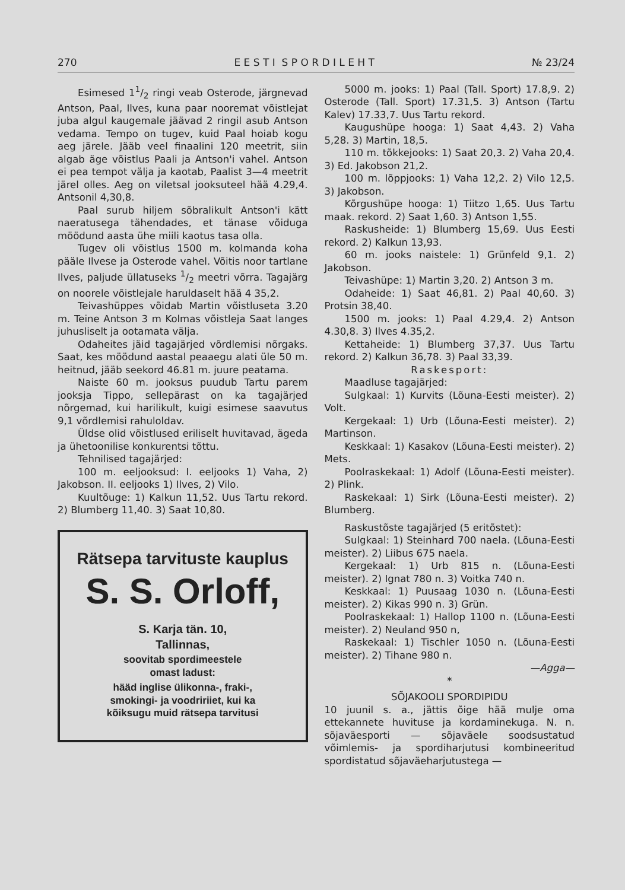270 E E S T I S P O R D I L E H T № 23/24
Esimesed 11/2 ringi veab Osterode, järgnevad Antson, Paal, Ilves, kuna paar nooremat võistlejat juba algul kaugemale jäävad 2 ringil asub Antson vedama. Tempo on tugev, kuid Paal hoiab kogu aeg järele. Jääb veel finaalini 120 meetrit, siin algab äge võistlus Paali ja Antson'i vahel. Antson ei pea tempot välja ja kaotab, Paalist 3—4 meetrit järel olles. Aeg on viletsal jooksuteel hää 4.29,4. Antsonil 4,30,8.
Paal surub hiljem sõbralikult Antson'i kätt naeratusega tähendades, et tänase võiduga möödund aasta ühe miili kaotus tasa olla.
Tugev oli võistlus 1500 m. kolmanda koha pääle Ilvese ja Osterode vahel. Võitis noor tartlane Ilves, paljude üllatuseks 1/2 meetri võrra. Tagajärg on noorele võistlejale haruldaselt hää 4 35,2.
Teivashüppes võidab Martin võistluseta 3.20 m. Teine Antson 3 m Kolmas võistleja Saat langes juhusliselt ja ootamata välja.
Odaheites jäid tagajärjed võrdlemisi nõrgaks. Saat, kes möödund aastal peaaegu alati üle 50 m. heitnud, jääb seekord 46.81 m. juure peatama.
Naiste 60 m. jooksus puudub Tartu parem jooksja Tippo, sellepärast on ka tagajärjed nõrgemad, kui harilikult, kuigi esimese saavutus 9,1 võrdlemisi rahuloldav.
Üldse olid võistlused eriliselt huvitavad, ägeda ja ühetoonilise konkurentsi tõttu.
Tehnilised tagajärjed:
100 m. eeljooksud: I. eeljooks 1) Vaha, 2) Jakobson. II. eeljooks 1) Ilves, 2) Vilo.
Kuultõuge: 1) Kalkun 11,52. Uus Tartu rekord. 2) Blumberg 11,40. 3) Saat 10,80.
Rätsepa tarvituste kauplus
S. S. Orloff,
S. Karja tän. 10,
Tallinnas,
soovitab spordimeestele
omast ladust:
hääd inglise ülikonna-, fraki-,
smokingi- ja voodririiet, kui ka
kõiksugu muid rätsepa tarvitusi
5000 m. jooks: 1) Paal (Tall. Sport) 17.8,9. 2) Osterode (Tall. Sport) 17.31,5. 3) Antson (Tartu Kalev) 17.33,7. Uus Tartu rekord.
Kaugushüpe hooga: 1) Saat 4,43. 2) Vaha 5,28. 3) Martin, 18,5.
110 m. tõkkejooks: 1) Saat 20,3. 2) Vaha 20,4. 3) Ed. Jakobson 21,2.
100 m. lõppjooks: 1) Vaha 12,2. 2) Vilo 12,5. 3) Jakobson.
Kõrgushüpe hooga: 1) Tiitzo 1,65. Uus Tartu maak. rekord. 2) Saat 1,60. 3) Antson 1,55.
Raskusheide: 1) Blumberg 15,69. Uus Eesti rekord. 2) Kalkun 13,93.
60 m. jooks naistele: 1) Grünfeld 9,1. 2) Jakobson.
Teivashüpe: 1) Martin 3,20. 2) Antson 3 m.
Odaheide: 1) Saat 46,81. 2) Paal 40,60. 3) Protsin 38,40.
1500 m. jooks: 1) Paal 4.29,4. 2) Antson 4.30,8. 3) Ilves 4.35,2.
Kettaheide: 1) Blumberg 37,37. Uus Tartu rekord. 2) Kalkun 36,78. 3) Paal 33,39.
Raskesport:
Maadluse tagajärjed:
Sulgkaal: 1) Kurvits (Lõuna-Eesti meister). 2) Volt.
Kergekaal: 1) Urb (Lõuna-Eesti meister). 2) Martinson.
Keskkaal: 1) Kasakov (Lõuna-Eesti meister). 2) Mets.
Poolraskekaal: 1) Adolf (Lõuna-Eesti meister). 2) Plink.
Raskekaal: 1) Sirk (Lõuna-Eesti meister). 2) Blumberg.
Raskustõste tagajärjed (5 eritõstet):
Sulgkaal: 1) Steinhard 700 naela. (Lõuna-Eesti meister). 2) Liibus 675 naela.
Kergekaal: 1) Urb 815 n. (Lõuna-Eesti meister). 2) Ignat 780 n. 3) Voitka 740 n.
Keskkaal: 1) Puusaag 1030 n. (Lõuna-Eesti meister). 2) Kikas 990 n. 3) Grün.
Poolraskekaal: 1) Hallop 1100 n. (Lõuna-Eesti meister). 2) Neuland 950 n,
Raskekaal: 1) Tischler 1050 n. (Lõuna-Eesti meister). 2) Tihane 980 n.
—Agga—
*
SÕJAKOOLI SPORDIPIDU
10 juunil s. a., jättis õige hää mulje oma ettekannete huvituse ja kordaminekuga. N. n. sõjaväesporti — sõjaväele soodsustatud võimlemis- ja spordiharjutusi kombineeritud spordistatud sõjaväeharjutustega —